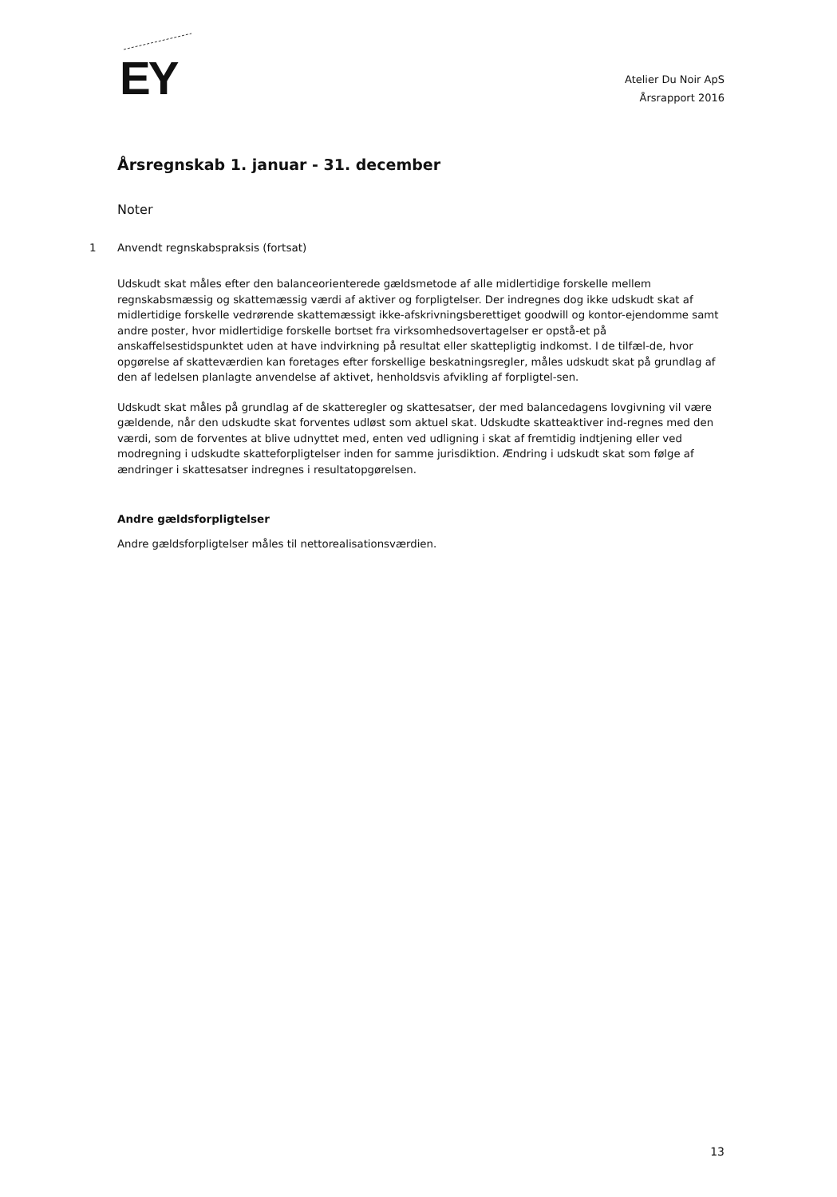EY
Atelier Du Noir ApS
Årsrapport 2016
Årsregnskab 1. januar - 31. december
Noter
1 Anvendt regnskabspraksis (fortsat)
Udskudt skat måles efter den balanceorienterede gældsmetode af alle midlertidige forskelle mellem regnskabsmæssig og skattemæssig værdi af aktiver og forpligtelser. Der indregnes dog ikke udskudt skat af midlertidige forskelle vedrørende skattemæssigt ikke-afskrivningsberettiget goodwill og kontor-ejendomme samt andre poster, hvor midlertidige forskelle bortset fra virksomhedsovertagelser er opstå-et på anskaffelsestidspunktet uden at have indvirkning på resultat eller skattepligtig indkomst. I de tilfæl-de, hvor opgørelse af skatteværdien kan foretages efter forskellige beskatningsregler, måles udskudt skat på grundlag af den af ledelsen planlagte anvendelse af aktivet, henholdsvis afvikling af forpligtel-sen.
Udskudt skat måles på grundlag af de skatteregler og skattesatser, der med balancedagens lovgivning vil være gældende, når den udskudte skat forventes udløst som aktuel skat. Udskudte skatteaktiver ind-regnes med den værdi, som de forventes at blive udnyttet med, enten ved udligning i skat af fremtidig indtjening eller ved modregning i udskudte skatteforpligtelser inden for samme jurisdiktion. Ændring i udskudt skat som følge af ændringer i skattesatser indregnes i resultatopgørelsen.
Andre gældsforpligtelser
Andre gældsforpligtelser måles til nettorealisationsværdien.
13